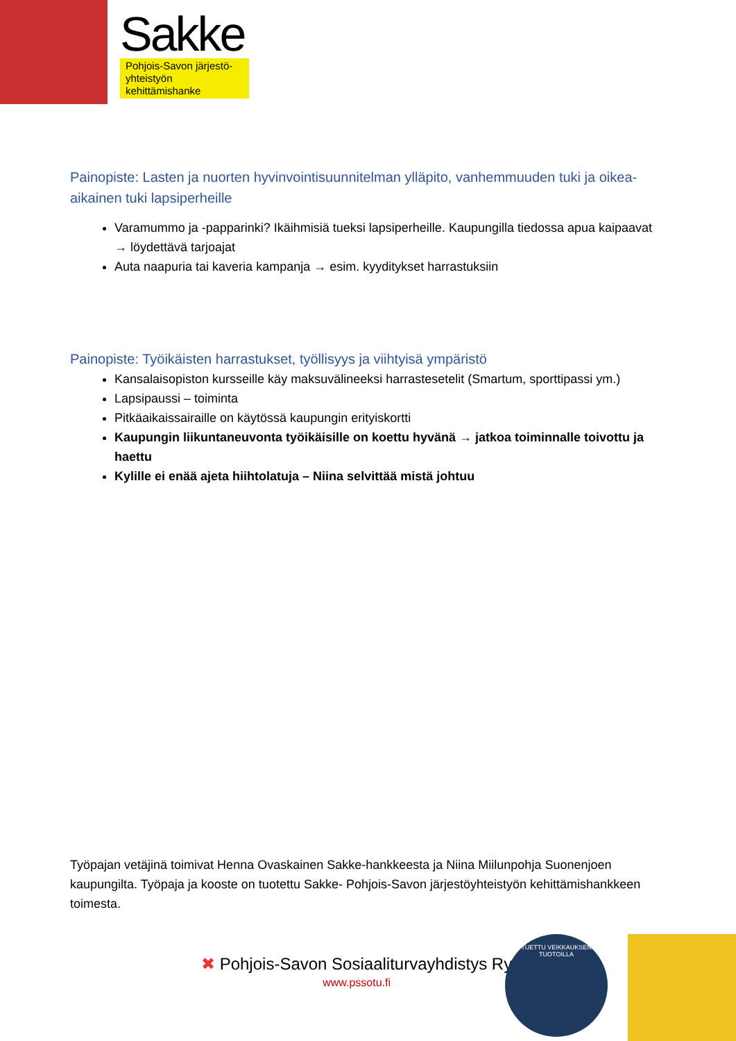Sakke
Pohjois-Savon järjestö-
yhteistyön kehittämishanke
Painopiste: Lasten ja nuorten hyvinvointisuunnitelman ylläpito, vanhemmuuden tuki ja oikea-aikainen tuki lapsiperheille
Varamummo ja -papparinki? Ikäihmisiä tueksi lapsiperheille. Kaupungilla tiedossa apua kaipaavat → löydettävä tarjoajat
Auta naapuria tai kaveria kampanja → esim. kyyditykset harrastuksiin
Painopiste: Työikäisten harrastukset, työllisyys ja viihtyisä ympäristö
Kansalaisopiston kursseille käy maksuvälineeksi harrastesetelit (Smartum, sporttipassi ym.)
Lapsipaussi – toiminta
Pitkäaikaissairaille on käytössä kaupungin erityiskortti
Kaupungin liikuntaneuvonta työikäisille on koettu hyvänä → jatkoa toiminnalle toivottu ja haettu
Kylille ei enää ajeta hiihtolatuja – Niina selvittää mistä johtuu
Työpajan vetäjinä toimivat Henna Ovaskainen Sakke-hankkeesta ja Niina Miilunpohja Suonenjoen kaupungilta. Työpaja ja kooste on tuotettu Sakke- Pohjois-Savon järjestöyhteistyön kehittämishankkeen toimesta.
✖ Pohjois-Savon Sosiaaliturvayhdistys Ry
www.pssotu.fi
TUETTU VEIKKAUKSEN TUOTOILLA